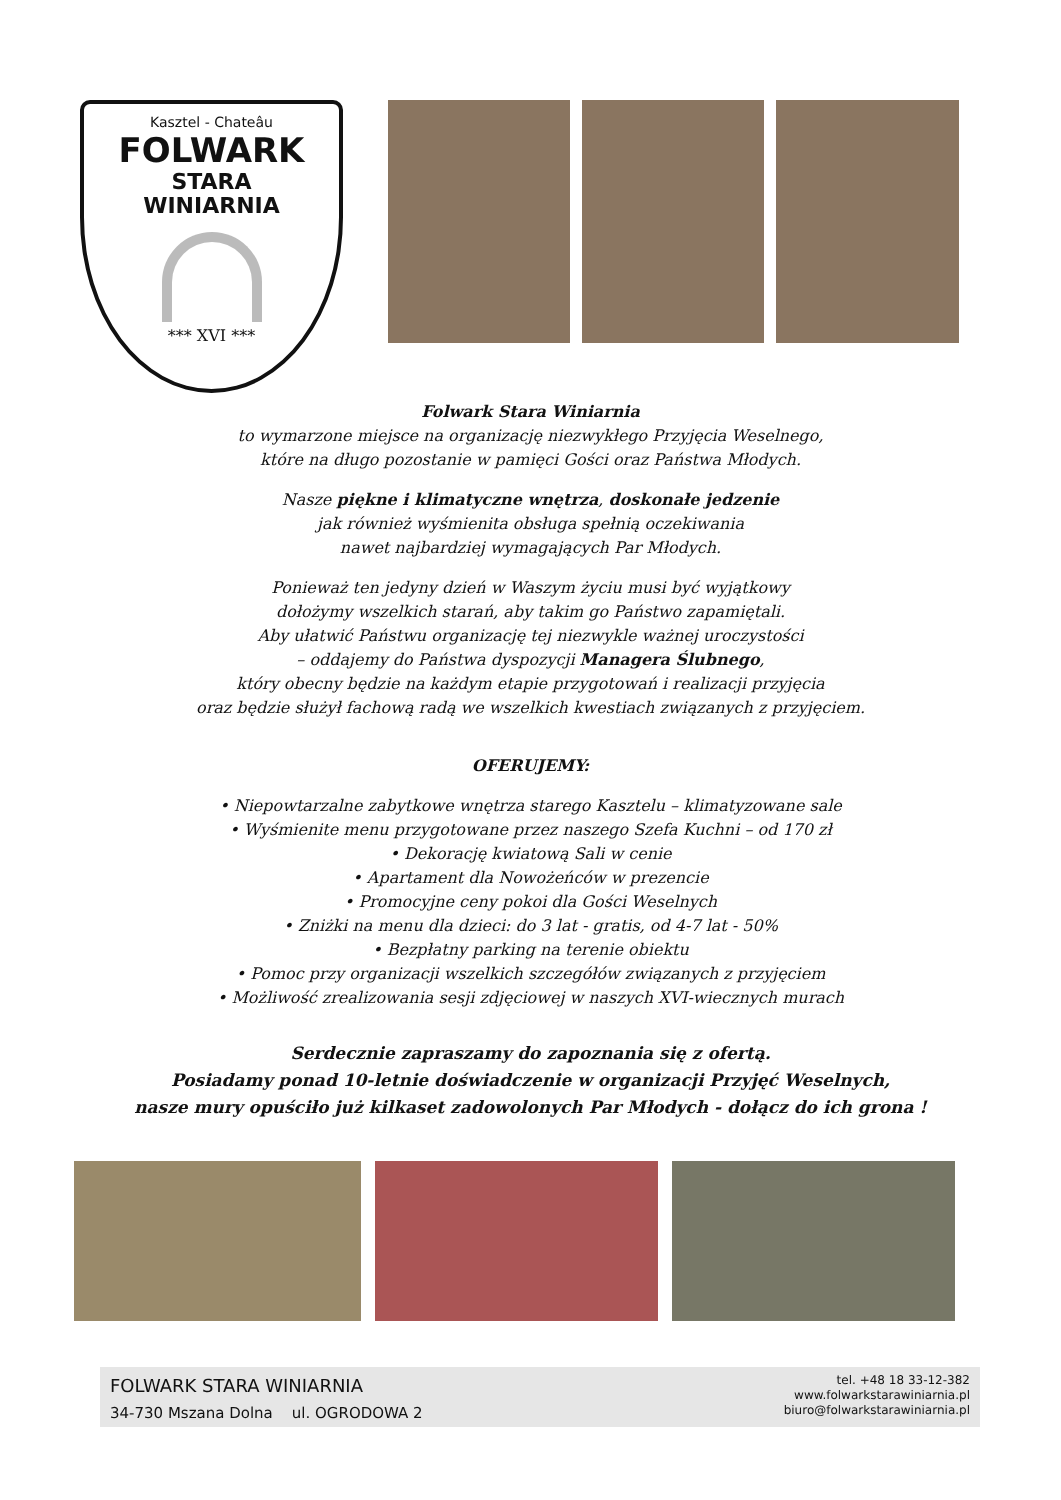Kasztel - Chateâu
FOLWARK
STARA
WINIARNIA
*** XVI ***
Folwark Stara Winiarnia
to wymarzone miejsce na organizację niezwykłego Przyjęcia Weselnego,
które na długo pozostanie w pamięci Gości oraz Państwa Młodych.
Nasze piękne i klimatyczne wnętrza, doskonałe jedzenie
jak również wyśmienita obsługa spełnią oczekiwania
nawet najbardziej wymagających Par Młodych.
Ponieważ ten jedyny dzień w Waszym życiu musi być wyjątkowy
dołożymy wszelkich starań, aby takim go Państwo zapamiętali.
Aby ułatwić Państwu organizację tej niezwykle ważnej uroczystości
– oddajemy do Państwa dyspozycji Managera Ślubnego,
który obecny będzie na każdym etapie przygotowań i realizacji przyjęcia
oraz będzie służył fachową radą we wszelkich kwestiach związanych z przyjęciem.
OFERUJEMY:
• Niepowtarzalne zabytkowe wnętrza starego Kasztelu – klimatyzowane sale
• Wyśmienite menu przygotowane przez naszego Szefa Kuchni – od 170 zł
• Dekorację kwiatową Sali w cenie
• Apartament dla Nowożeńców w prezencie
• Promocyjne ceny pokoi dla Gości Weselnych
• Zniżki na menu dla dzieci: do 3 lat - gratis, od 4-7 lat - 50%
• Bezpłatny parking na terenie obiektu
• Pomoc przy organizacji wszelkich szczegółów związanych z przyjęciem
• Możliwość zrealizowania sesji zdjęciowej w naszych XVI-wiecznych murach
Serdecznie zapraszamy do zapoznania się z ofertą.
Posiadamy ponad 10-letnie doświadczenie w organizacji Przyjęć Weselnych,
nasze mury opuściło już kilkaset zadowolonych Par Młodych - dołącz do ich grona !
FOLWARK STARA WINIARNIA
34-730 Mszana Dolna ul. OGRODOWA 2
tel. +48 18 33-12-382
www.folwarkstarawiniarnia.pl
biuro@folwarkstarawiniarnia.pl